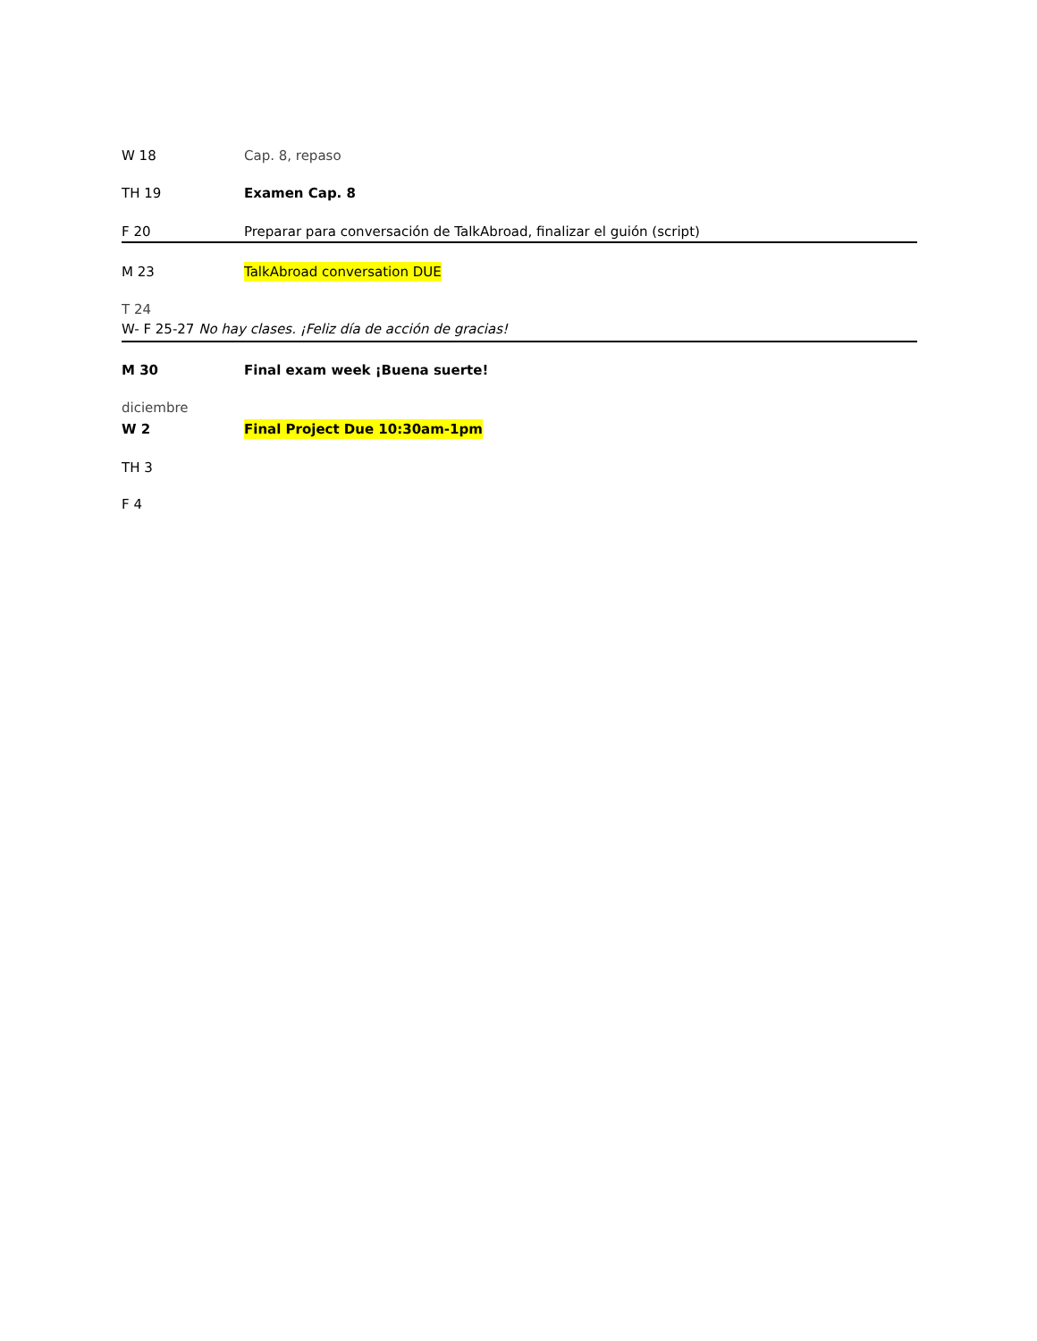W 18 Cap. 8, repaso
TH 19 Examen Cap. 8
F 20 Preparar para conversación de TalkAbroad, finalizar el guión (script)
M 23 TalkAbroad conversation DUE
T 24
W- F 25-27 No hay clases. ¡Feliz día de acción de gracias!
M 30 Final exam week ¡Buena suerte!
diciembre
W 2 Final Project Due 10:30am-1pm
TH 3
F 4